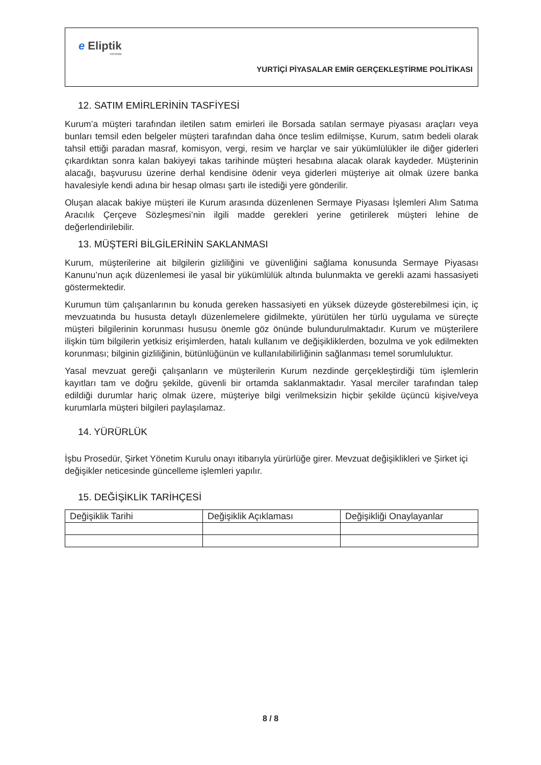e Eliptik
YATIRIM
YURTİÇİ PİYASALAR EMİR GERÇEKLEŞTİRME POLİTİKASI
12. SATIM EMİRLERİNİN TASFİYESİ
Kurum’a müşteri tarafından iletilen satım emirleri ile Borsada satılan sermaye piyasası araçları veya bunları temsil eden belgeler müşteri tarafından daha önce teslim edilmişse, Kurum, satım bedeli olarak tahsil ettiği paradan masraf, komisyon, vergi, resim ve harçlar ve sair yükümlülükler ile diğer giderleri çıkardıktan sonra kalan bakiyeyi takas tarihinde müşteri hesabına alacak olarak kaydeder. Müşterinin alacağı, başvurusu üzerine derhal kendisine ödenir veya giderleri müşteriye ait olmak üzere banka havalesiyle kendi adına bir hesap olması şartı ile istediği yere gönderilir.
Oluşan alacak bakiye müşteri ile Kurum arasında düzenlenen Sermaye Piyasası İşlemleri Alım Satıma Aracılık Çerçeve Sözleşmesi’nin ilgili madde gerekleri yerine getirilerek müşteri lehine de değerlendirilebilir.
13. MÜŞTERİ BİLGİLERİNİN SAKLANMASI
Kurum, müşterilerine ait bilgilerin gizliliğini ve güvenliğini sağlama konusunda Sermaye Piyasası Kanunu’nun açık düzenlemesi ile yasal bir yükümlülük altında bulunmakta ve gerekli azami hassasiyeti göstermektedir.
Kurumun tüm çalışanlarının bu konuda gereken hassasiyeti en yüksek düzeyde gösterebilmesi için, iç mevzuatında bu hususta detaylı düzenlemelere gidilmekte, yürütülen her türlü uygulama ve süreçte müşteri bilgilerinin korunması hususu önemle göz önünde bulundurulmaktadır. Kurum ve müşterilere ilişkin tüm bilgilerin yetkisiz erişimlerden, hatalı kullanım ve değişikliklerden, bozulma ve yok edilmekten korunması; bilginin gizliliğinin, bütünlüğünün ve kullanılabilirliğinin sağlanması temel sorumluluktur.
Yasal mevzuat gereği çalışanların ve müşterilerin Kurum nezdinde gerçekleştirdiği tüm işlemlerin kayıtları tam ve doğru şekilde, güvenli bir ortamda saklanmaktadır. Yasal merciler tarafından talep edildiği durumlar hariç olmak üzere, müşteriye bilgi verilmeksizin hiçbir şekilde üçüncü kişive/veya kurumlarla müşteri bilgileri paylaşılamaz.
14. YÜRÜRLÜK
İşbu Prosedür, Şirket Yönetim Kurulu onayı itibarıyla yürürlüğe girer. Mevzuat değişiklikleri ve Şirket içi değişikler neticesinde güncelleme işlemleri yapılır.
15. DEĞİŞİKLİK TARİHÇESİ
| Değişiklik Tarihi | Değişiklik Açıklaması | Değişikliği Onaylayanlar |
| --- | --- | --- |
8 / 8